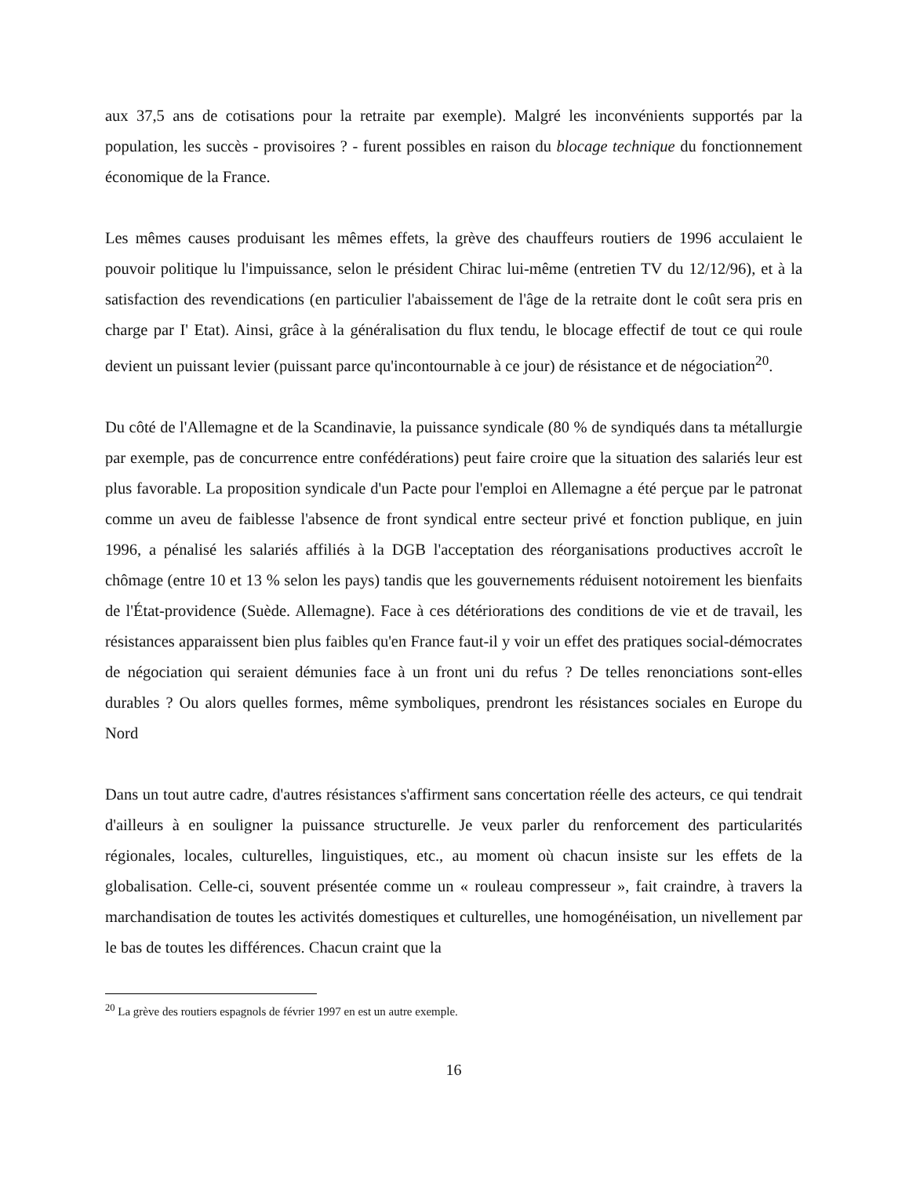aux 37,5 ans de cotisations pour la retraite par exemple). Malgré les inconvénients supportés par la population, les succès - provisoires ? - furent possibles en raison du blocage technique du fonctionnement économique de la France.
Les mêmes causes produisant les mêmes effets, la grève des chauffeurs routiers de 1996 acculaient le pouvoir politique lu l'impuissance, selon le président Chirac lui-même (entretien TV du 12/12/96), et à la satisfaction des revendications (en particulier l'abaissement de l'âge de la retraite dont le coût sera pris en charge par I' Etat). Ainsi, grâce à la généralisation du flux tendu, le blocage effectif de tout ce qui roule devient un puissant levier (puissant parce qu'incontournable à ce jour) de résistance et de négociation<sup>20</sup>.
Du côté de l'Allemagne et de la Scandinavie, la puissance syndicale (80 % de syndiqués dans ta métallurgie par exemple, pas de concurrence entre confédérations) peut faire croire que la situation des salariés leur est plus favorable. La proposition syndicale d'un Pacte pour l'emploi en Allemagne a été perçue par le patronat comme un aveu de faiblesse l'absence de front syndical entre secteur privé et fonction publique, en juin 1996, a pénalisé les salariés affiliés à la DGB l'acceptation des réorganisations productives accroît le chômage (entre 10 et 13 % selon les pays) tandis que les gouvernements réduisent notoirement les bienfaits de l'État-providence (Suède. Allemagne). Face à ces détériorations des conditions de vie et de travail, les résistances apparaissent bien plus faibles qu'en France faut-il y voir un effet des pratiques social-démocrates de négociation qui seraient démunies face à un front uni du refus ? De telles renonciations sont-elles durables ? Ou alors quelles formes, même symboliques, prendront les résistances sociales en Europe du Nord
Dans un tout autre cadre, d'autres résistances s'affirment sans concertation réelle des acteurs, ce qui tendrait d'ailleurs à en souligner la puissance structurelle. Je veux parler du renforcement des particularités régionales, locales, culturelles, linguistiques, etc., au moment où chacun insiste sur les effets de la globalisation. Celle-ci, souvent présentée comme un « rouleau compresseur », fait craindre, à travers la marchandisation de toutes les activités domestiques et culturelles, une homogénéisation, un nivellement par le bas de toutes les différences. Chacun craint que la
<sup>20</sup> La grève des routiers espagnols de février 1997 en est un autre exemple.
16